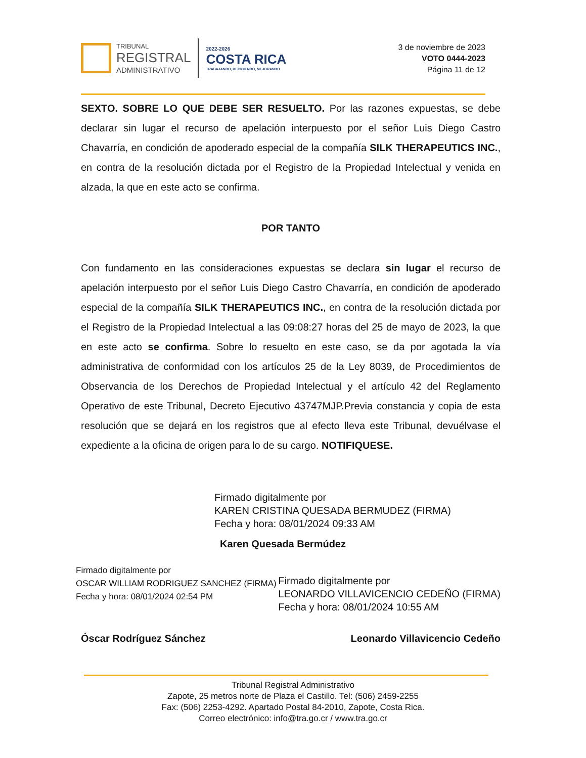TRIBUNAL
REGISTRAL
ADMINISTRATIVO
2022-2026
COSTA RICA
TRABAJANDO, DECIDIENDO, MEJORANDO
3 de noviembre de 2023
VOTO 0444-2023
Página 11 de 12
SEXTO. SOBRE LO QUE DEBE SER RESUELTO. Por las razones expuestas, se debe declarar sin lugar el recurso de apelación interpuesto por el señor Luis Diego Castro Chavarría, en condición de apoderado especial de la compañía SILK THERAPEUTICS INC., en contra de la resolución dictada por el Registro de la Propiedad Intelectual y venida en alzada, la que en este acto se confirma.
POR TANTO
Con fundamento en las consideraciones expuestas se declara sin lugar el recurso de apelación interpuesto por el señor Luis Diego Castro Chavarría, en condición de apoderado especial de la compañía SILK THERAPEUTICS INC., en contra de la resolución dictada por el Registro de la Propiedad Intelectual a las 09:08:27 horas del 25 de mayo de 2023, la que en este acto se confirma. Sobre lo resuelto en este caso, se da por agotada la vía administrativa de conformidad con los artículos 25 de la Ley 8039, de Procedimientos de Observancia de los Derechos de Propiedad Intelectual y el artículo 42 del Reglamento Operativo de este Tribunal, Decreto Ejecutivo 43747MJP.Previa constancia y copia de esta resolución que se dejará en los registros que al efecto lleva este Tribunal, devuélvase el expediente a la oficina de origen para lo de su cargo. NOTIFIQUESE.
Firmado digitalmente por
KAREN CRISTINA QUESADA BERMUDEZ (FIRMA)
Fecha y hora: 08/01/2024 09:33 AM
Karen Quesada Bermúdez
Firmado digitalmente por
OSCAR WILLIAM RODRIGUEZ SANCHEZ (FIRMA)
Fecha y hora: 08/01/2024 02:54 PM
Firmado digitalmente por
LEONARDO VILLAVICENCIO CEDEÑO (FIRMA)
Fecha y hora: 08/01/2024 10:55 AM
Óscar Rodríguez Sánchez Leonardo Villavicencio Cedeño
Tribunal Registral Administrativo
Zapote, 25 metros norte de Plaza el Castillo. Tel: (506) 2459-2255
Fax: (506) 2253-4292. Apartado Postal 84-2010, Zapote, Costa Rica.
Correo electrónico: info@tra.go.cr / www.tra.go.cr